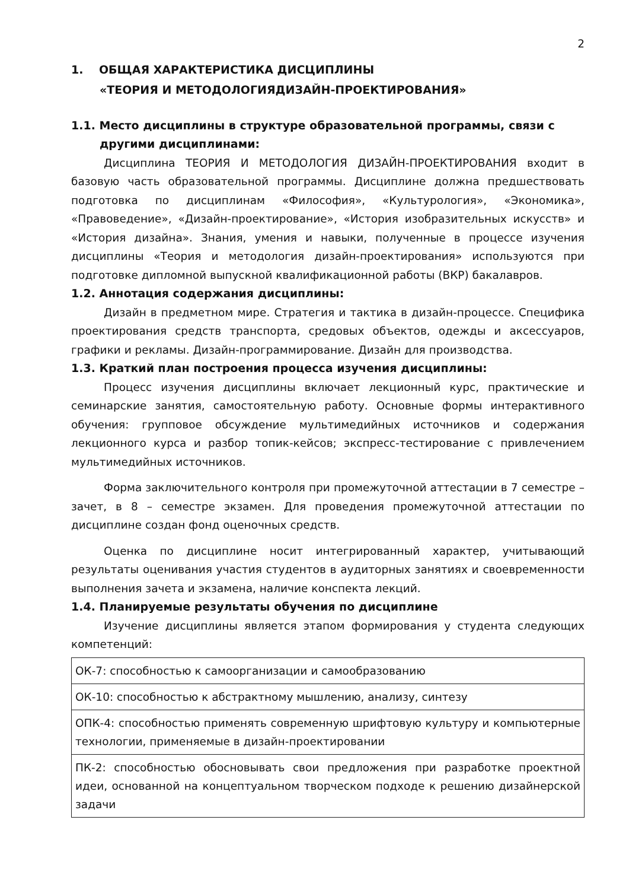2
1. ОБЩАЯ ХАРАКТЕРИСТИКА ДИСЦИПЛИНЫ
«ТЕОРИЯ И МЕТОДОЛОГИЯДИЗАЙН-ПРОЕКТИРОВАНИЯ»
1.1. Место дисциплины в структуре образовательной программы, связи с другими дисциплинами:
Дисциплина ТЕОРИЯ И МЕТОДОЛОГИЯ ДИЗАЙН-ПРОЕКТИРОВАНИЯ входит в базовую часть образовательной программы. Дисциплине должна предшествовать подготовка по дисциплинам «Философия», «Культурология», «Экономика», «Правоведение», «Дизайн-проектирование», «История изобразительных искусств» и «История дизайна». Знания, умения и навыки, полученные в процессе изучения дисциплины «Теория и методология дизайн-проектирования» используются при подготовке дипломной выпускной квалификационной работы (ВКР) бакалавров.
1.2. Аннотация содержания дисциплины:
Дизайн в предметном мире. Стратегия и тактика в дизайн-процессе. Специфика проектирования средств транспорта, средовых объектов, одежды и аксессуаров, графики и рекламы. Дизайн-программирование. Дизайн для производства.
1.3. Краткий план построения процесса изучения дисциплины:
Процесс изучения дисциплины включает лекционный курс, практические и семинарские занятия, самостоятельную работу. Основные формы интерактивного обучения: групповое обсуждение мультимедийных источников и содержания лекционного курса и разбор топик-кейсов; экспресс-тестирование с привлечением мультимедийных источников.
Форма заключительного контроля при промежуточной аттестации в 7 семестре – зачет, в 8 – семестре экзамен. Для проведения промежуточной аттестации по дисциплине создан фонд оценочных средств.
Оценка по дисциплине носит интегрированный характер, учитывающий результаты оценивания участия студентов в аудиторных занятиях и своевременности выполнения зачета и экзамена, наличие конспекта лекций.
1.4. Планируемые результаты обучения по дисциплине
Изучение дисциплины является этапом формирования у студента следующих компетенций:
| ОК-7: способностью к самоорганизации и самообразованию |
| ОК-10: способностью к абстрактному мышлению, анализу, синтезу |
| ОПК-4: способностью применять современную шрифтовую культуру и компьютерные технологии, применяемые в дизайн-проектировании |
| ПК-2: способностью обосновывать свои предложения при разработке проектной идеи, основанной на концептуальном творческом подходе к решению дизайнерской задачи |